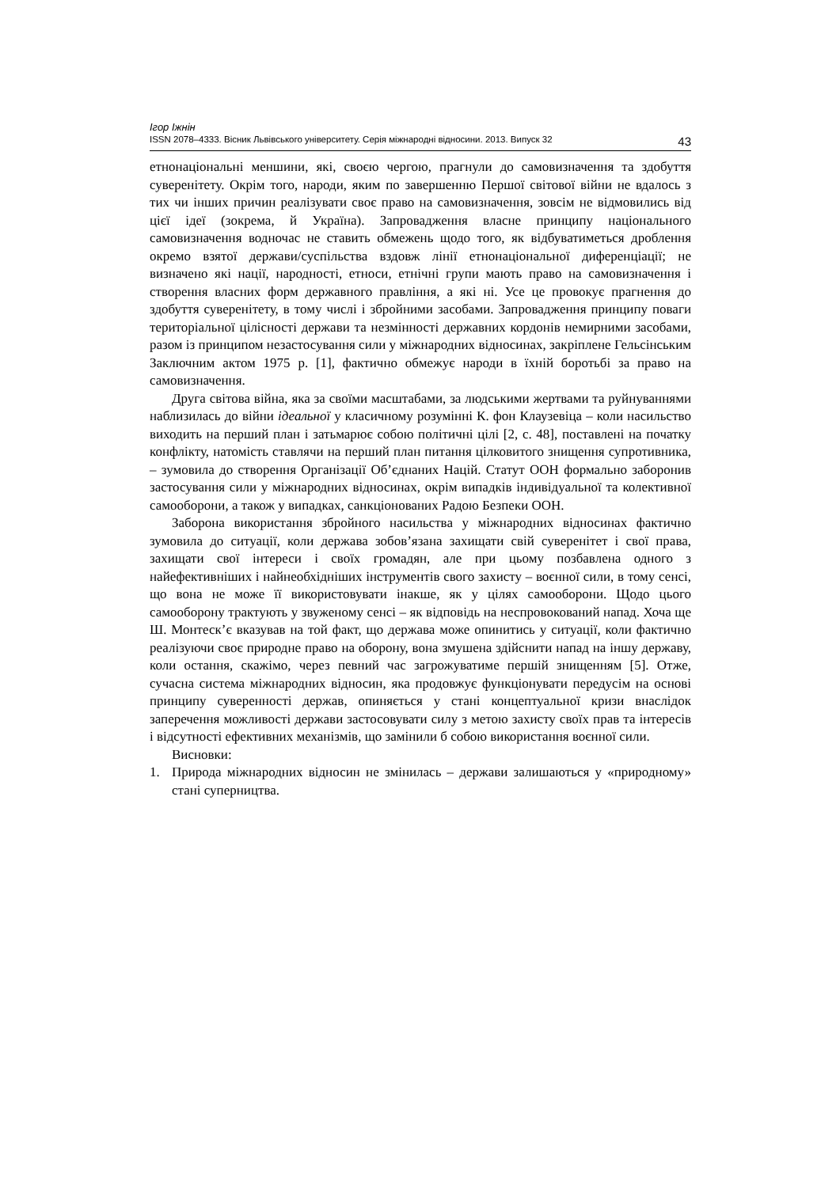Ігор Іжнін
ISSN 2078–4333. Вісник Львівського університету. Серія міжнародні відносини. 2013. Випуск 32 43
етнонаціональні меншини, які, своєю чергою, прагнули до самовизначення та здобуття суверенітету. Окрім того, народи, яким по завершенню Першої світової війни не вдалось з тих чи інших причин реалізувати своє право на самовизначення, зовсім не відмовились від цієї ідеї (зокрема, й Україна). Запровадження власне принципу національного самовизначення водночас не ставить обмежень щодо того, як відбуватиметься дроблення окремо взятої держави/суспільства вздовж лінії етнонаціональної диференціації; не визначено які нації, народності, етноси, етнічні групи мають право на самовизначення і створення власних форм державного правління, а які ні. Усе це провокує прагнення до здобуття суверенітету, в тому числі і збройними засобами. Запровадження принципу поваги територіальної цілісності держави та незмінності державних кордонів немирними засобами, разом із принципом незастосування сили у міжнародних відносинах, закріплене Гельсінським Заключним актом 1975 р. [1], фактично обмежує народи в їхній боротьбі за право на самовизначення.
Друга світова війна, яка за своїми масштабами, за людськими жертвами та руйнуваннями наблизилась до війни ідеальної у класичному розумінні К. фон Клаузевіца – коли насильство виходить на перший план і затьмарює собою політичні цілі [2, с. 48], поставлені на початку конфлікту, натомість ставлячи на перший план питання цілковитого знищення супротивника, – зумовила до створення Організації Об’єднаних Націй. Статут ООН формально заборонив застосування сили у міжнародних відносинах, окрім випадків індивідуальної та колективної самооборони, а також у випадках, санкціонованих Радою Безпеки ООН.
Заборона використання збройного насильства у міжнародних відносинах фактично зумовила до ситуації, коли держава зобов’язана захищати свій суверенітет і свої права, захищати свої інтереси і своїх громадян, але при цьому позбавлена одного з найефективніших і найнеобхідніших інструментів свого захисту – воєнної сили, в тому сенсі, що вона не може її використовувати інакше, як у цілях самооборони. Щодо цього самооборону трактують у звуженому сенсі – як відповідь на неспровокований напад. Хоча ще Ш. Монтеск’є вказував на той факт, що держава може опинитись у ситуації, коли фактично реалізуючи своє природне право на оборону, вона змушена здійснити напад на іншу державу, коли остання, скажімо, через певний час загрожуватиме першій знищенням [5]. Отже, сучасна система міжнародних відносин, яка продовжує функціонувати передусім на основі принципу суверенності держав, опиняється у стані концептуальної кризи внаслідок заперечення можливості держави застосовувати силу з метою захисту своїх прав та інтересів і відсутності ефективних механізмів, що замінили б собою використання воєнної сили.
Висновки:
1. Природа міжнародних відносин не змінилась – держави залишаються у «природному» стані суперництва.